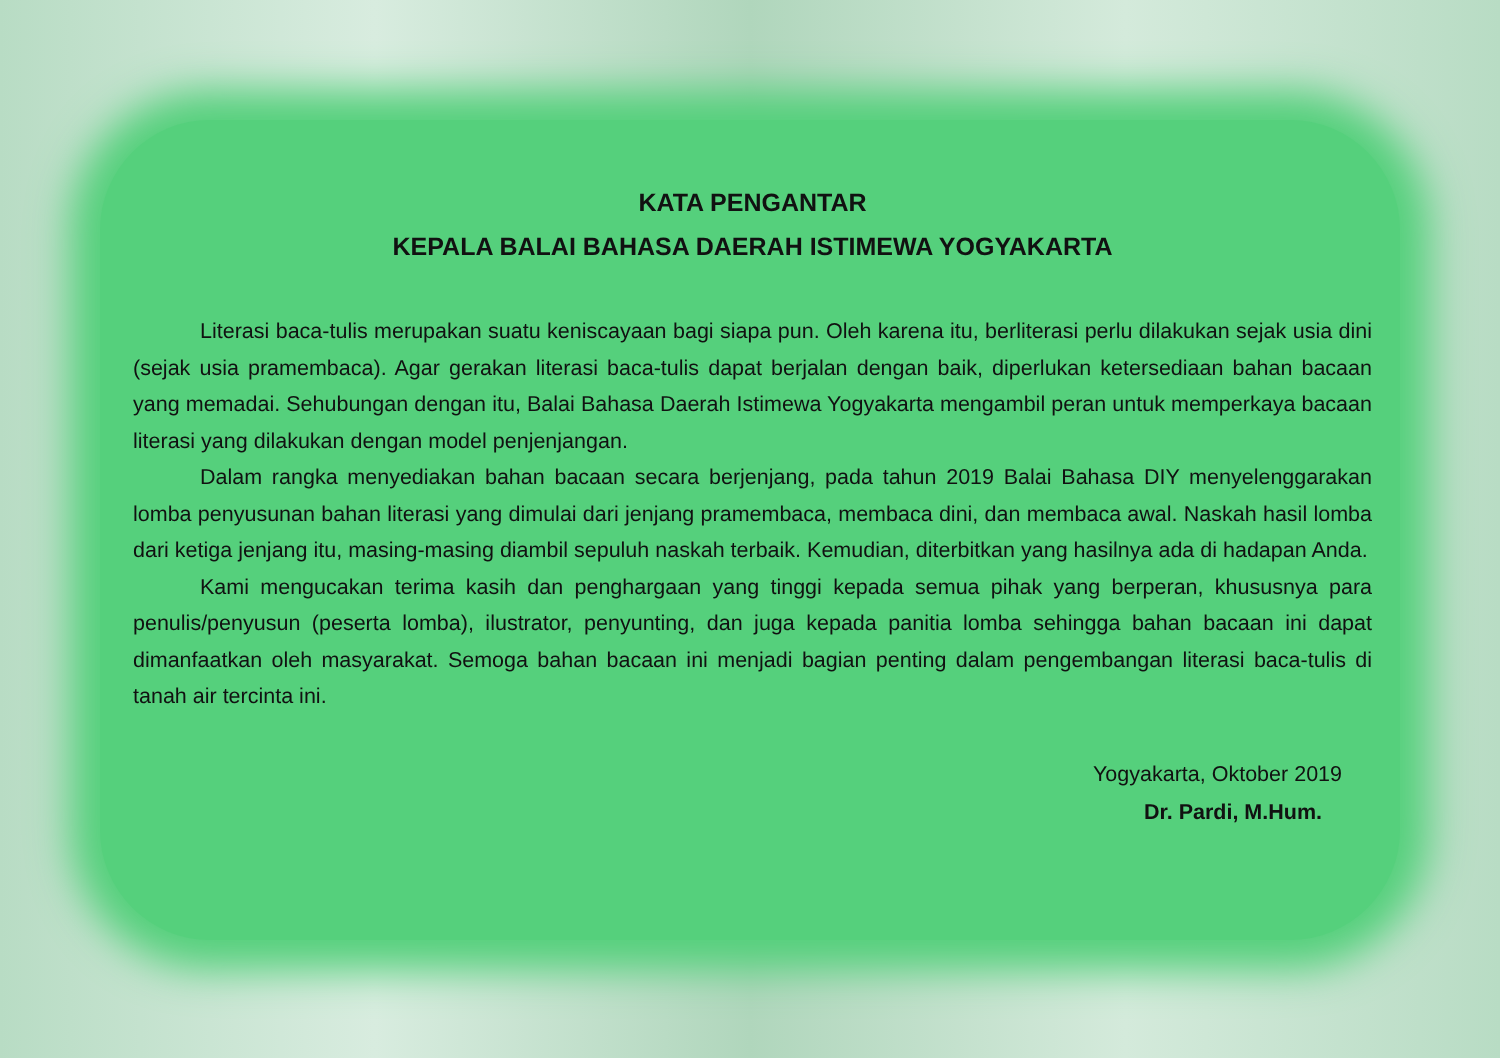KATA PENGANTAR
KEPALA BALAI BAHASA DAERAH ISTIMEWA YOGYAKARTA
Literasi baca-tulis merupakan suatu keniscayaan bagi siapa pun. Oleh karena itu, berliterasi perlu dilakukan sejak usia dini (sejak usia pramembaca). Agar gerakan literasi baca-tulis dapat berjalan dengan baik, diperlukan ketersediaan bahan bacaan yang memadai. Sehubungan dengan itu, Balai Bahasa Daerah Istimewa Yogyakarta mengambil peran untuk memperkaya bacaan literasi yang dilakukan dengan model penjenjangan.
Dalam rangka menyediakan bahan bacaan secara berjenjang, pada tahun 2019 Balai Bahasa DIY menyelenggarakan lomba penyusunan bahan literasi yang dimulai dari jenjang pramembaca, membaca dini, dan membaca awal. Naskah hasil lomba dari ketiga jenjang itu, masing-masing diambil sepuluh naskah terbaik. Kemudian, diterbitkan yang hasilnya ada di hadapan Anda.
Kami mengucakan terima kasih dan penghargaan yang tinggi kepada semua pihak yang berperan, khususnya para penulis/penyusun (peserta lomba), ilustrator, penyunting, dan juga kepada panitia lomba sehingga bahan bacaan ini dapat dimanfaatkan oleh masyarakat. Semoga bahan bacaan ini menjadi bagian penting dalam pengembangan literasi baca-tulis di tanah air tercinta ini.
Yogyakarta, Oktober 2019
Dr. Pardi, M.Hum.